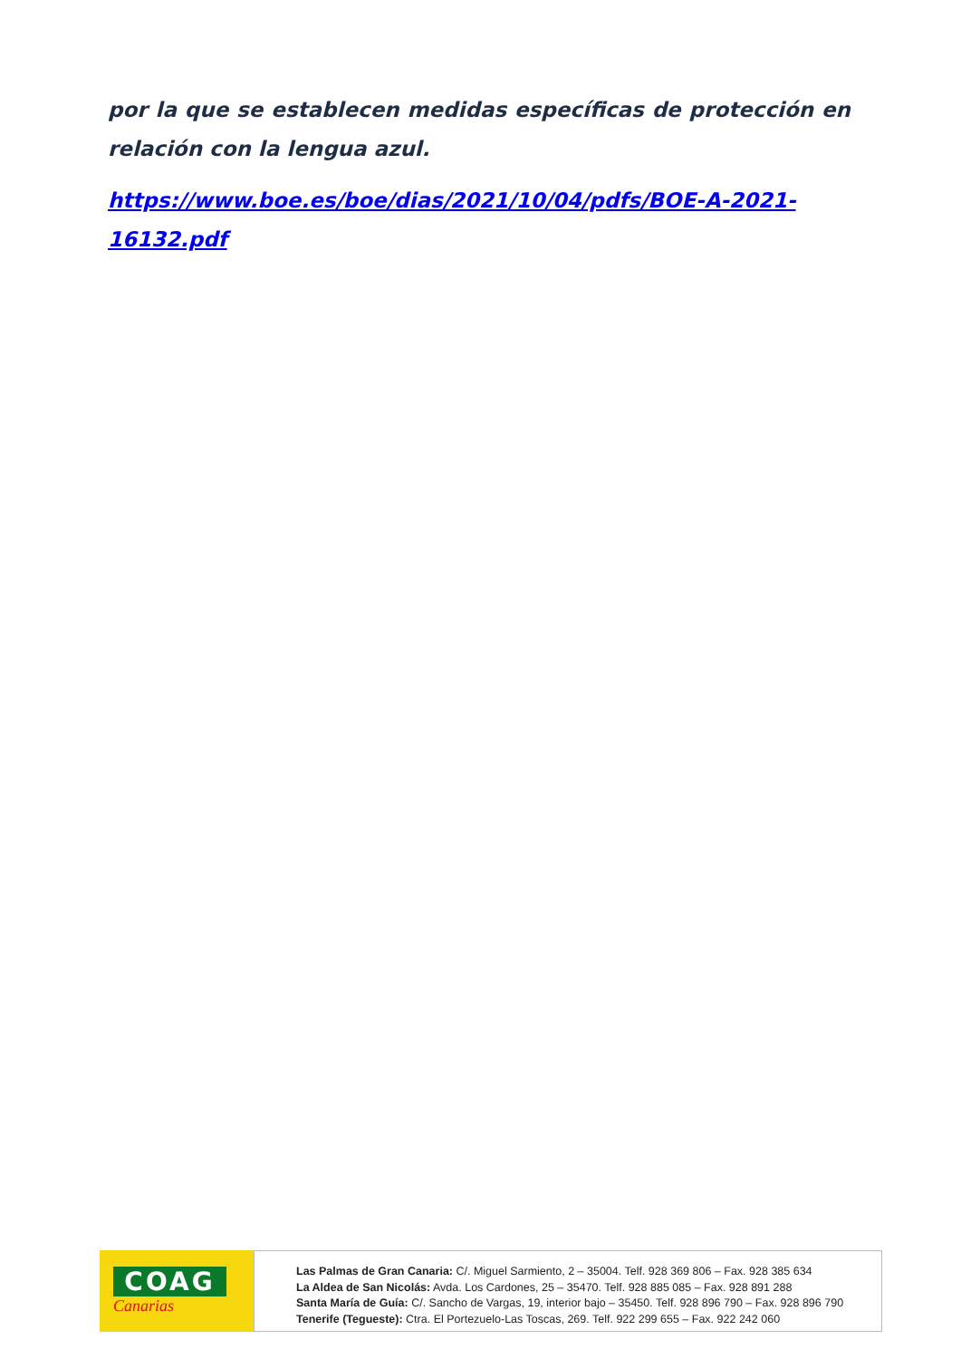por la que se establecen medidas específicas de protección en relación con la lengua azul.
https://www.boe.es/boe/dias/2021/10/04/pdfs/BOE-A-2021-16132.pdf
COAG
Canarias
Las Palmas de Gran Canaria: C/. Miguel Sarmiento, 2 – 35004. Telf. 928 369 806 – Fax. 928 385 634
La Aldea de San Nicolás: Avda. Los Cardones, 25 – 35470. Telf. 928 885 085 – Fax. 928 891 288
Santa María de Guía: C/. Sancho de Vargas, 19, interior bajo – 35450. Telf. 928 896 790 – Fax. 928 896 790
Tenerife (Tegueste): Ctra. El Portezuelo-Las Toscas, 269. Telf. 922 299 655 – Fax. 922 242 060